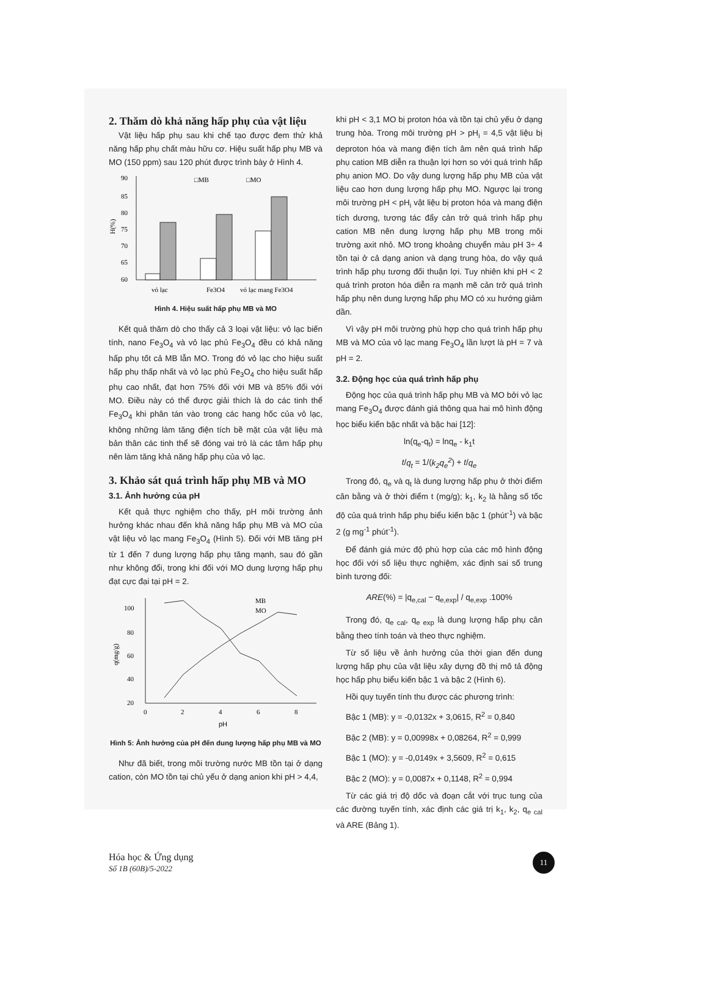2. Thăm dò khả năng hấp phụ của vật liệu
Vật liệu hấp phụ sau khi chế tạo được đem thử khả năng hấp phụ chất màu hữu cơ. Hiệu suất hấp phụ MB và MO (150 ppm) sau 120 phút được trình bày ở Hình 4.
90
85
80
75
70
65
60
H(%)
□MB
□MO
vỏ lạc
Fe3O4
vỏ lạc mang Fe3O4
Hình 4. Hiệu suất hấp phụ MB và MO
Kết quả thăm dò cho thấy cả 3 loại vật liệu: vỏ lạc biến tính, nano Fe<sub>3</sub>O<sub>4</sub> và vỏ lạc phủ Fe<sub>3</sub>O<sub>4</sub> đều có khả năng hấp phụ tốt cả MB lẫn MO. Trong đó vỏ lạc cho hiệu suất hấp phụ thấp nhất và vỏ lạc phủ Fe<sub>3</sub>O<sub>4</sub> cho hiệu suất hấp phụ cao nhất, đạt hơn 75% đối với MB và 85% đối với MO. Điều này có thể được giải thích là do các tinh thể Fe<sub>3</sub>O<sub>4</sub> khi phân tán vào trong các hang hốc của vỏ lạc, không những làm tăng điện tích bề mặt của vật liệu mà bản thân các tinh thể sẽ đóng vai trò là các tâm hấp phụ nên làm tăng khả năng hấp phụ của vỏ lạc.
3. Khảo sát quá trình hấp phụ MB và MO
3.1. Ảnh hưởng của pH
Kết quả thực nghiệm cho thấy, pH môi trường ảnh hưởng khác nhau đến khả năng hấp phụ MB và MO của vật liệu vỏ lạc mang Fe<sub>3</sub>O<sub>4</sub> (Hình 5). Đối với MB tăng pH từ 1 đến 7 dung lượng hấp phụ tăng mạnh, sau đó gần như không đổi, trong khi đối với MO dung lượng hấp phụ đạt cực đại tại pH = 2.
100
80
60
40
20
q(mg/g)
0
2
4
6
8
pH
MB
MO
Hình 5: Ảnh hưởng của pH đến dung lượng hấp phụ MB và MO
Như đã biết, trong môi trường nước MB tồn tại ở dạng cation, còn MO tồn tại chủ yếu ở dạng anion khi pH > 4,4,
khi pH < 3,1 MO bị proton hóa và tồn tại chủ yếu ở dạng trung hòa. Trong môi trường pH > pH<sub>i</sub> = 4,5 vật liệu bị deproton hóa và mang điện tích âm nên quá trình hấp phụ cation MB diễn ra thuận lợi hơn so với quá trình hấp phụ anion MO. Do vậy dung lượng hấp phụ MB của vật liệu cao hơn dung lượng hấp phụ MO. Ngược lại trong môi trường pH < pH<sub>i</sub> vật liệu bị proton hóa và mang điện tích dương, tương tác đẩy cản trở quá trình hấp phụ cation MB nên dung lượng hấp phụ MB trong môi trường axit nhỏ. MO trong khoảng chuyển màu pH 3÷ 4 tồn tại ở cả dạng anion và dạng trung hòa, do vậy quá trình hấp phụ tương đối thuận lợi. Tuy nhiên khi pH < 2 quá trình proton hóa diễn ra mạnh mẽ cản trở quá trình hấp phụ nên dung lượng hấp phụ MO có xu hướng giảm dần.
Vì vậy pH môi trường phù hợp cho quá trình hấp phụ MB và MO của vỏ lạc mang Fe<sub>3</sub>O<sub>4</sub> lần lượt là pH = 7 và pH = 2.
3.2. Động học của quá trình hấp phụ
Động học của quá trình hấp phụ MB và MO bởi vỏ lạc mang Fe<sub>3</sub>O<sub>4</sub> được đánh giá thông qua hai mô hình động học biểu kiến bậc nhất và bậc hai [12]:
ln(q<sub>e</sub>-q<sub>t</sub>) = lnq<sub>e</sub> - k<sub>1</sub>t
t/q<sub>t</sub> = 1/(k<sub>2</sub>q<sub>e</sub><sup>2</sup>) + t/q<sub>e</sub>
Trong đó, q<sub>e</sub> và q<sub>t</sub> là dung lượng hấp phụ ở thời điểm cân bằng và ở thời điểm t (mg/g); k<sub>1</sub>, k<sub>2</sub> là hằng số tốc độ của quá trình hấp phụ biểu kiến bậc 1 (phút<sup>-1</sup>) và bậc 2 (g mg<sup>-1</sup> phút<sup>-1</sup>).
Để đánh giá mức độ phù hợp của các mô hình động học đối với số liệu thực nghiệm, xác định sai số trung bình tương đối:
ARE(%) = |q<sub>e,cal</sub> − q<sub>e,exp</sub>| / q<sub>e,exp</sub> .100%
Trong đó, q<sub>e cal</sub>, q<sub>e exp</sub> là dung lượng hấp phụ cân bằng theo tính toán và theo thực nghiệm.
Từ số liệu về ảnh hưởng của thời gian đến dung lượng hấp phụ của vật liệu xây dựng đồ thị mô tả động học hấp phụ biểu kiến bậc 1 và bậc 2 (Hình 6).
Hồi quy tuyến tính thu được các phương trình:
Bậc 1 (MB): y = -0,0132x + 3,0615, R<sup>2</sup> = 0,840
Bậc 2 (MB): y = 0,00998x + 0,08264, R<sup>2</sup> = 0,999
Bậc 1 (MO): y = -0,0149x + 3,5609, R<sup>2</sup> = 0,615
Bậc 2 (MO): y = 0,0087x + 0,1148, R<sup>2</sup> = 0,994
Từ các giá trị độ dốc và đoạn cắt với trục tung của các đường tuyến tính, xác định các giá trị k<sub>1</sub>, k<sub>2</sub>, q<sub>e cal</sub> và ARE (Bảng 1).
Hóa học & Ứng dụng
Số 1B (60B)/5-2022
11